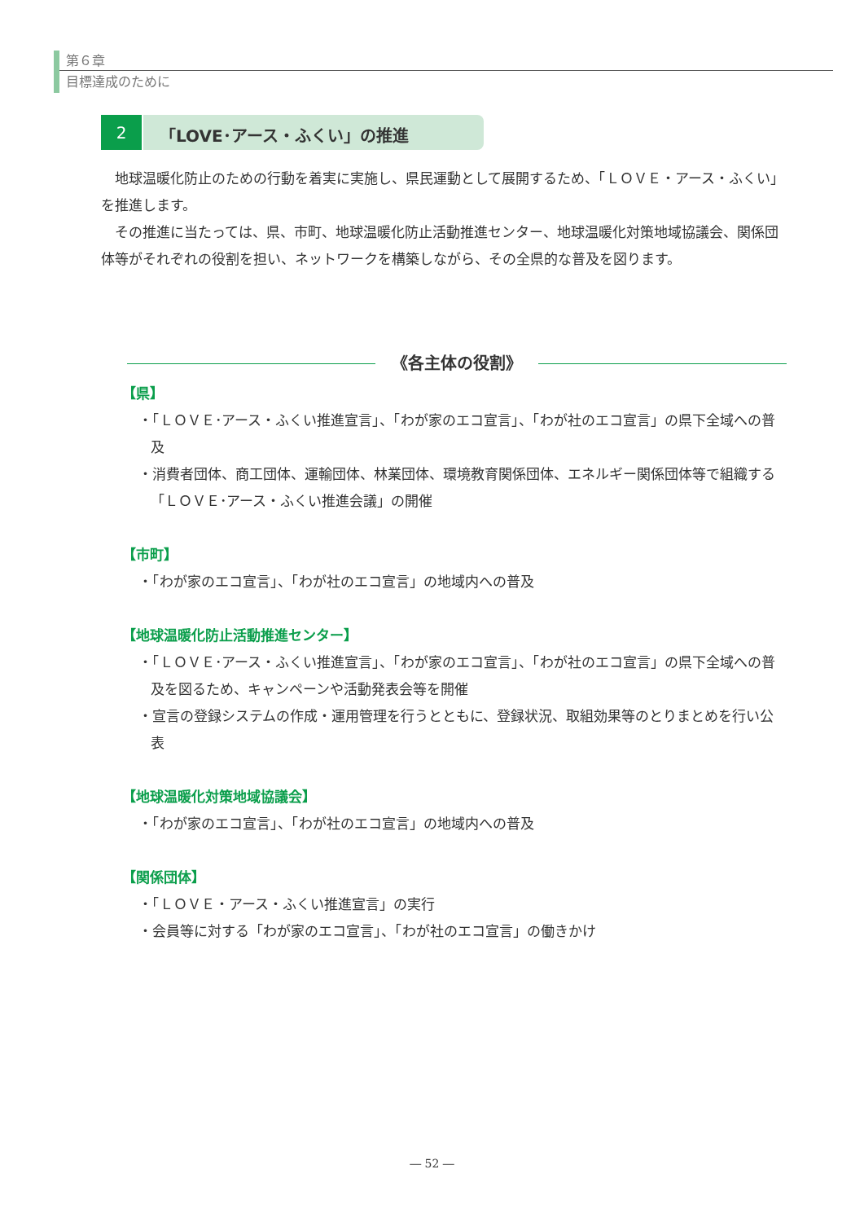第６章
目標達成のために
2 「LOVE･アース・ふくい」の推進
地球温暖化防止のための行動を着実に実施し、県民運動として展開するため、「ＬＯＶＥ・アース・ふくい」を推進します。
その推進に当たっては、県、市町、地球温暖化防止活動推進センター、地球温暖化対策地域協議会、関係団体等がそれぞれの役割を担い、ネットワークを構築しながら、その全県的な普及を図ります。
《各主体の役割》
【県】
・「ＬＯＶＥ･アース・ふくい推進宣言」、「わが家のエコ宣言」、「わが社のエコ宣言」の県下全域への普及
・消費者団体、商工団体、運輸団体、林業団体、環境教育関係団体、エネルギー関係団体等で組織する「ＬＯＶＥ･アース・ふくい推進会議」の開催
【市町】
・「わが家のエコ宣言」、「わが社のエコ宣言」の地域内への普及
【地球温暖化防止活動推進センター】
・「ＬＯＶＥ･アース・ふくい推進宣言」、「わが家のエコ宣言」、「わが社のエコ宣言」の県下全域への普及を図るため、キャンペーンや活動発表会等を開催
・宣言の登録システムの作成・運用管理を行うとともに、登録状況、取組効果等のとりまとめを行い公表
【地球温暖化対策地域協議会】
・「わが家のエコ宣言」、「わが社のエコ宣言」の地域内への普及
【関係団体】
・「ＬＯＶＥ・アース・ふくい推進宣言」の実行
・会員等に対する「わが家のエコ宣言」、「わが社のエコ宣言」の働きかけ
― 52 ―